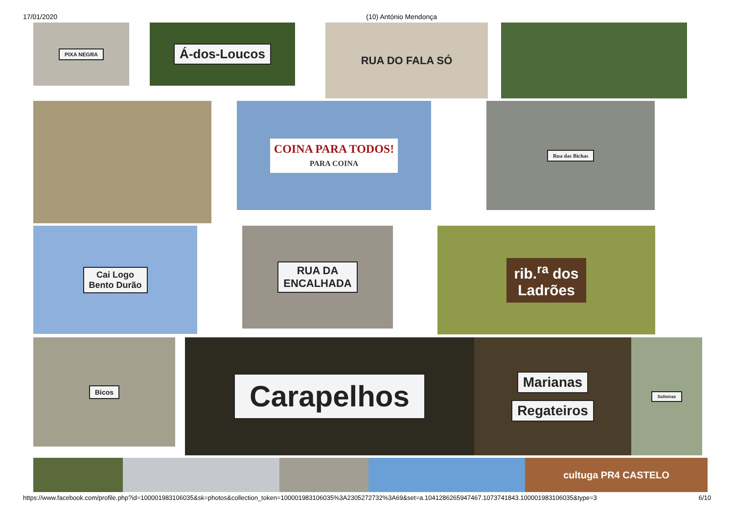17/01/2020 (10) António Mendonça
PIXA NEGRA
Á-dos-Loucos
RUA DO FALA SÓ
COINA PARA TODOS!
PARA COINA
Rua das Bichas
Cai Logo
Bento Durão
RUA DA
ENCALHADA
rib.<sup>ra</sup> dos
Ladrões
Bicos
Carapelhos
Marianas
Regateiros
Solteiras
cultuga PR4 CASTELO
https://www.facebook.com/profile.php?id=100001983106035&sk=photos&collection_token=100001983106035%3A2305272732%3A69&set=a.1041286265947467.1073741843.100001983106035&type=3 6/10